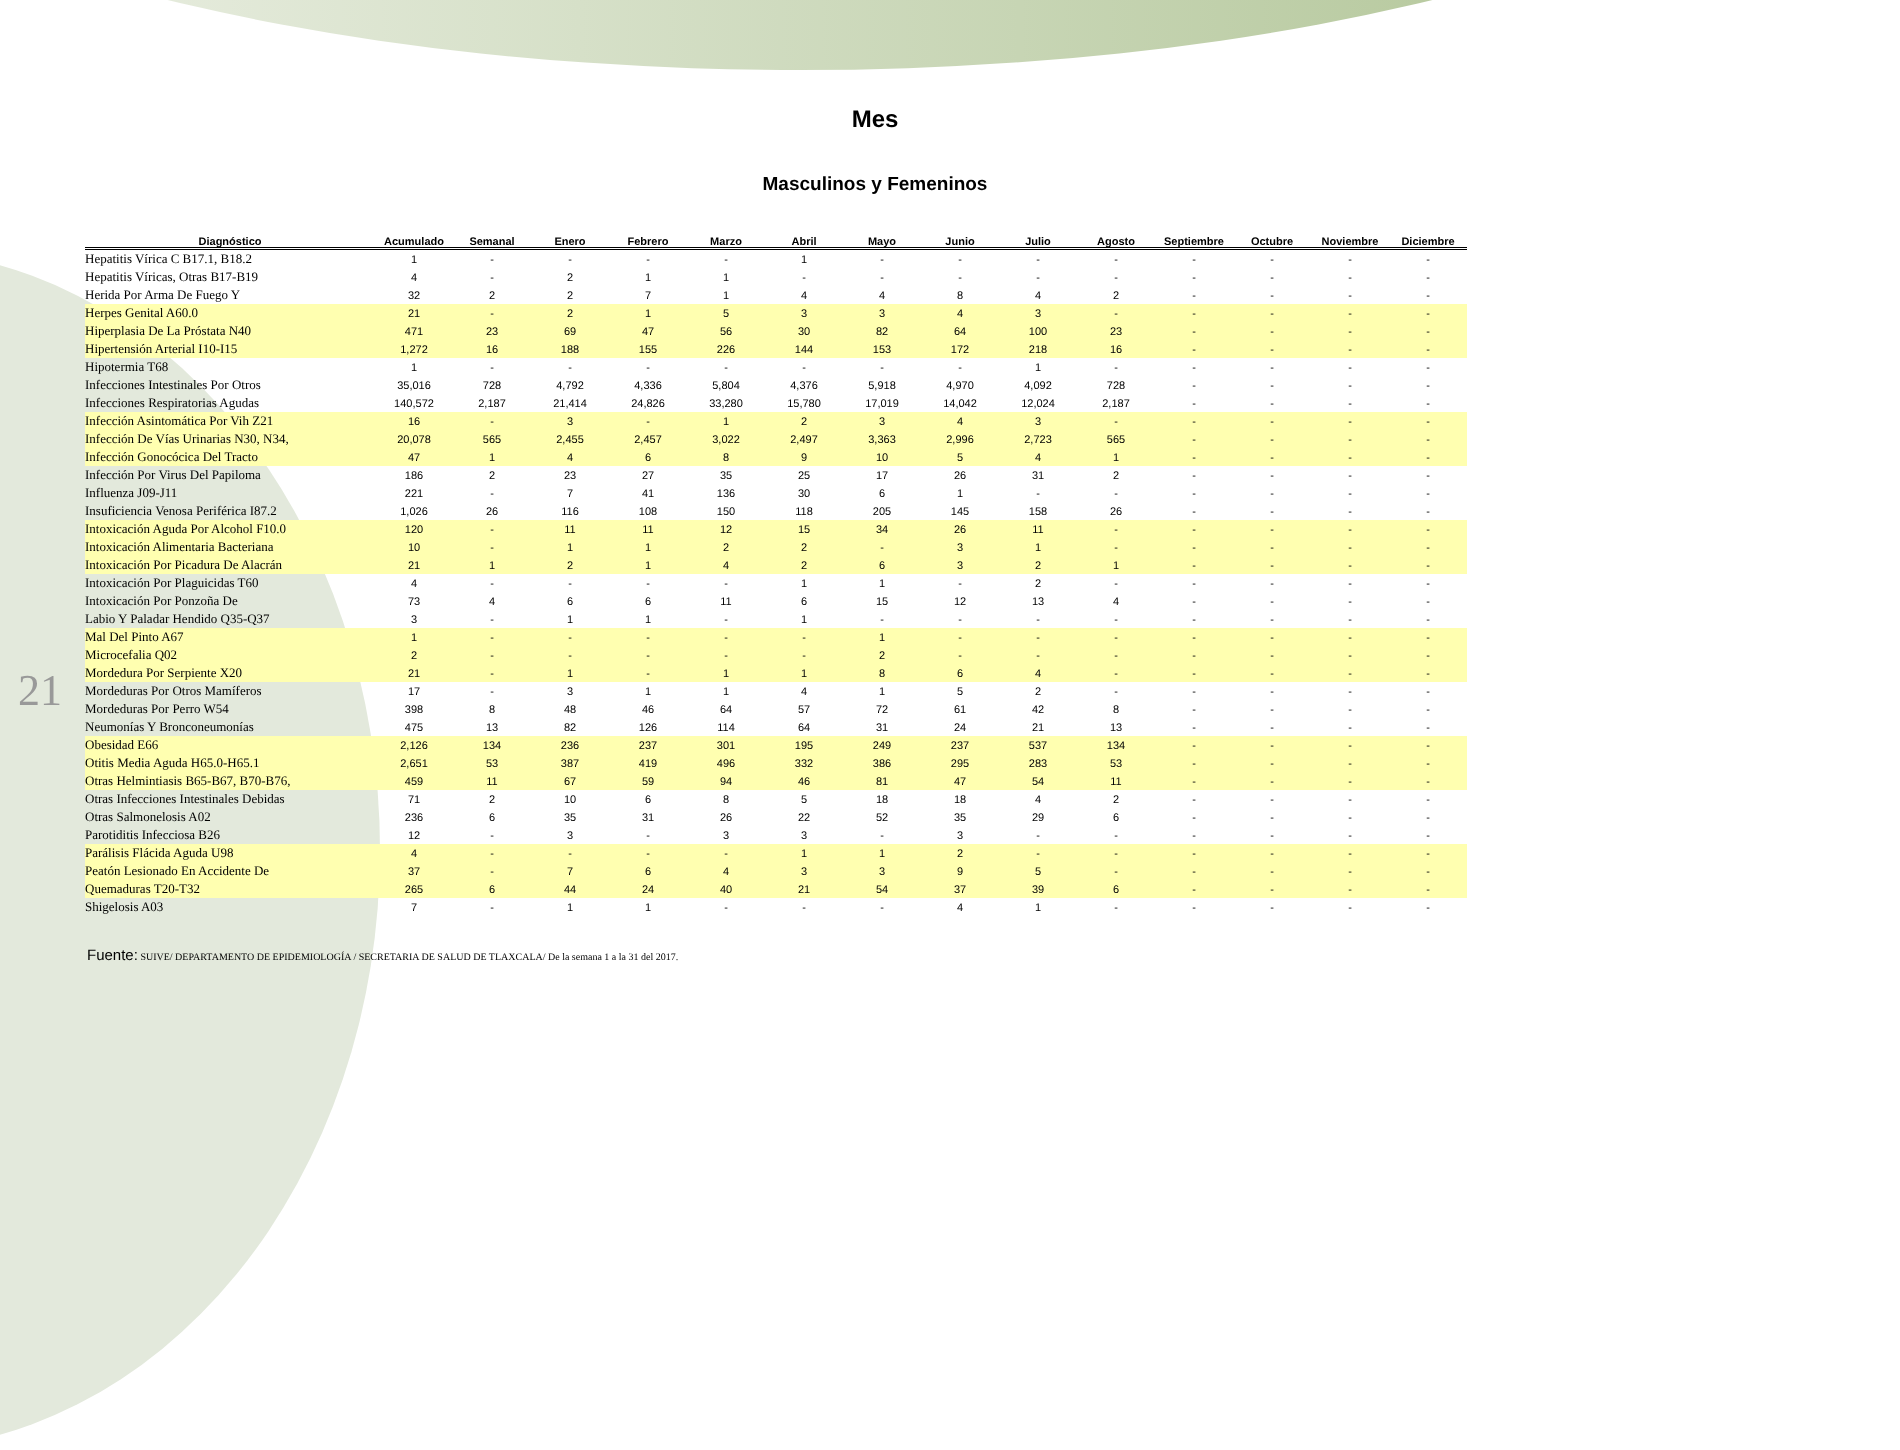21
Mes
Masculinos y Femeninos
| Diagnóstico | Acumulado | Semanal | Enero | Febrero | Marzo | Abril | Mayo | Junio | Julio | Agosto | Septiembre | Octubre | Noviembre | Diciembre |
| --- | --- | --- | --- | --- | --- | --- | --- | --- | --- | --- | --- | --- | --- | --- |
| Hepatitis Vírica C B17.1, B18.2 | 1 | - | - | - | - | 1 | - | - | - | - | - | - | - | - |
| Hepatitis Víricas, Otras B17-B19 | 4 | - | 2 | 1 | 1 | - | - | - | - | - | - | - | - | - |
| Herida Por Arma De Fuego Y | 32 | 2 | 2 | 7 | 1 | 4 | 4 | 8 | 4 | 2 | - | - | - | - |
| Herpes Genital A60.0 | 21 | - | 2 | 1 | 5 | 3 | 3 | 4 | 3 | - | - | - | - | - |
| Hiperplasia De La Próstata N40 | 471 | 23 | 69 | 47 | 56 | 30 | 82 | 64 | 100 | 23 | - | - | - | - |
| Hipertensión Arterial I10-I15 | 1,272 | 16 | 188 | 155 | 226 | 144 | 153 | 172 | 218 | 16 | - | - | - | - |
| Hipotermia T68 | 1 | - | - | - | - | - | - | - | 1 | - | - | - | - | - |
| Infecciones Intestinales Por Otros | 35,016 | 728 | 4,792 | 4,336 | 5,804 | 4,376 | 5,918 | 4,970 | 4,092 | 728 | - | - | - | - |
| Infecciones Respiratorias Agudas | 140,572 | 2,187 | 21,414 | 24,826 | 33,280 | 15,780 | 17,019 | 14,042 | 12,024 | 2,187 | - | - | - | - |
| Infección Asintomática Por Vih Z21 | 16 | - | 3 | - | 1 | 2 | 3 | 4 | 3 | - | - | - | - | - |
| Infección De Vías Urinarias N30, N34, | 20,078 | 565 | 2,455 | 2,457 | 3,022 | 2,497 | 3,363 | 2,996 | 2,723 | 565 | - | - | - | - |
| Infección Gonocócica Del Tracto | 47 | 1 | 4 | 6 | 8 | 9 | 10 | 5 | 4 | 1 | - | - | - | - |
| Infección Por Virus Del Papiloma | 186 | 2 | 23 | 27 | 35 | 25 | 17 | 26 | 31 | 2 | - | - | - | - |
| Influenza J09-J11 | 221 | - | 7 | 41 | 136 | 30 | 6 | 1 | - | - | - | - | - | - |
| Insuficiencia Venosa Periférica I87.2 | 1,026 | 26 | 116 | 108 | 150 | 118 | 205 | 145 | 158 | 26 | - | - | - | - |
| Intoxicación Aguda Por Alcohol F10.0 | 120 | - | 11 | 11 | 12 | 15 | 34 | 26 | 11 | - | - | - | - | - |
| Intoxicación Alimentaria Bacteriana | 10 | - | 1 | 1 | 2 | 2 | - | 3 | 1 | - | - | - | - | - |
| Intoxicación Por Picadura De Alacrán | 21 | 1 | 2 | 1 | 4 | 2 | 6 | 3 | 2 | 1 | - | - | - | - |
| Intoxicación Por Plaguicidas T60 | 4 | - | - | - | - | 1 | 1 | - | 2 | - | - | - | - | - |
| Intoxicación Por Ponzoña De | 73 | 4 | 6 | 6 | 11 | 6 | 15 | 12 | 13 | 4 | - | - | - | - |
| Labio Y Paladar Hendido Q35-Q37 | 3 | - | 1 | 1 | - | 1 | - | - | - | - | - | - | - | - |
| Mal Del Pinto A67 | 1 | - | - | - | - | - | 1 | - | - | - | - | - | - | - |
| Microcefalia Q02 | 2 | - | - | - | - | - | 2 | - | - | - | - | - | - | - |
| Mordedura Por Serpiente X20 | 21 | - | 1 | - | 1 | 1 | 8 | 6 | 4 | - | - | - | - | - |
| Mordeduras Por Otros Mamíferos | 17 | - | 3 | 1 | 1 | 4 | 1 | 5 | 2 | - | - | - | - | - |
| Mordeduras Por Perro W54 | 398 | 8 | 48 | 46 | 64 | 57 | 72 | 61 | 42 | 8 | - | - | - | - |
| Neumonías Y Bronconeumonías | 475 | 13 | 82 | 126 | 114 | 64 | 31 | 24 | 21 | 13 | - | - | - | - |
| Obesidad E66 | 2,126 | 134 | 236 | 237 | 301 | 195 | 249 | 237 | 537 | 134 | - | - | - | - |
| Otitis Media Aguda H65.0-H65.1 | 2,651 | 53 | 387 | 419 | 496 | 332 | 386 | 295 | 283 | 53 | - | - | - | - |
| Otras Helmintiasis B65-B67, B70-B76, | 459 | 11 | 67 | 59 | 94 | 46 | 81 | 47 | 54 | 11 | - | - | - | - |
| Otras Infecciones Intestinales Debidas | 71 | 2 | 10 | 6 | 8 | 5 | 18 | 18 | 4 | 2 | - | - | - | - |
| Otras Salmonelosis A02 | 236 | 6 | 35 | 31 | 26 | 22 | 52 | 35 | 29 | 6 | - | - | - | - |
| Parotiditis Infecciosa B26 | 12 | - | 3 | - | 3 | 3 | - | 3 | - | - | - | - | - | - |
| Parálisis Flácida Aguda U98 | 4 | - | - | - | - | 1 | 1 | 2 | - | - | - | - | - | - |
| Peatón Lesionado En Accidente De | 37 | - | 7 | 6 | 4 | 3 | 3 | 9 | 5 | - | - | - | - | - |
| Quemaduras T20-T32 | 265 | 6 | 44 | 24 | 40 | 21 | 54 | 37 | 39 | 6 | - | - | - | - |
| Shigelosis A03 | 7 | - | 1 | 1 | - | - | - | 4 | 1 | - | - | - | - | - |
Fuente: SUIVE/ DEPARTAMENTO DE EPIDEMIOLOGÍA / SECRETARIA DE SALUD DE TLAXCALA/ De la semana 1 a la 31 del 2017.